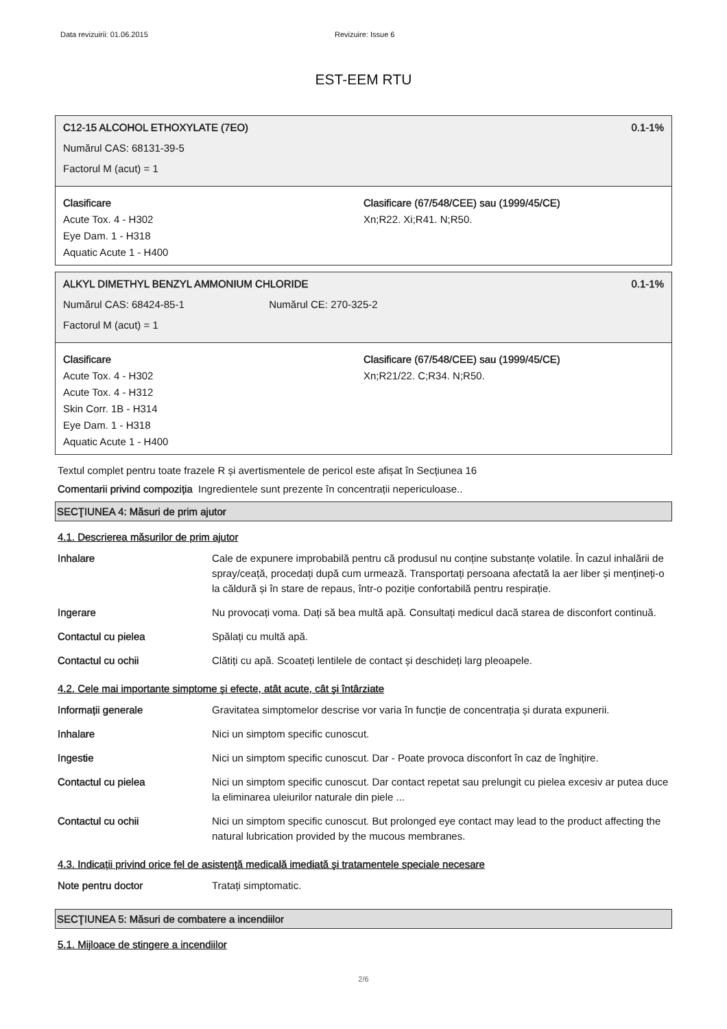Data revizuirii: 01.06.2015 Revizuire: Issue 6
EST-EEM RTU
C12-15 ALCOHOL ETHOXYLATE (7EO) 0.1-1%
Numărul CAS: 68131-39-5
Factorul M (acut) = 1
Clasificare
Acute Tox. 4 - H302
Eye Dam. 1 - H318
Aquatic Acute 1 - H400
Clasificare (67/548/CEE) sau (1999/45/CE)
Xn;R22. Xi;R41. N;R50.
ALKYL DIMETHYL BENZYL AMMONIUM CHLORIDE 0.1-1%
Numărul CAS: 68424-85-1 Numărul CE: 270-325-2
Factorul M (acut) = 1
Clasificare
Acute Tox. 4 - H302
Acute Tox. 4 - H312
Skin Corr. 1B - H314
Eye Dam. 1 - H318
Aquatic Acute 1 - H400
Clasificare (67/548/CEE) sau (1999/45/CE)
Xn;R21/22. C;R34. N;R50.
Textul complet pentru toate frazele R și avertismentele de pericol este afișat în Secțiunea 16
Comentarii privind compoziția Ingredientele sunt prezente în concentrații nepericuloase..
SECŢIUNEA 4: Măsuri de prim ajutor
4.1. Descrierea măsurilor de prim ajutor
| Inhalare | Cale de expunere improbabilă pentru că produsul nu conține substanțe volatile. În cazul inhalării de spray/ceață, procedați după cum urmează. Transportați persoana afectată la aer liber și mențineți-o la căldură și în stare de repaus, într-o poziție confortabilă pentru respirație. |
| Ingerare | Nu provocați voma. Dați să bea multă apă. Consultați medicul dacă starea de disconfort continuă. |
| Contactul cu pielea | Spălați cu multă apă. |
| Contactul cu ochii | Clătiți cu apă. Scoateți lentilele de contact și deschideți larg pleoapele. |
4.2. Cele mai importante simptome şi efecte, atât acute, cât şi întârziate
| Informații generale | Gravitatea simptomelor descrise vor varia în funcție de concentrația și durata expunerii. |
| Inhalare | Nici un simptom specific cunoscut. |
| Ingestie | Nici un simptom specific cunoscut. Dar - Poate provoca disconfort în caz de înghițire. |
| Contactul cu pielea | Nici un simptom specific cunoscut. Dar contact repetat sau prelungit cu pielea excesiv ar putea duce la eliminarea uleiurilor naturale din piele ... |
| Contactul cu ochii | Nici un simptom specific cunoscut. But prolonged eye contact may lead to the product affecting the natural lubrication provided by the mucous membranes. |
4.3. Indicații privind orice fel de asistenţă medicală imediată şi tratamentele speciale necesare
| Note pentru doctor | Tratați simptomatic. |
SECŢIUNEA 5: Măsuri de combatere a incendiilor
5.1. Mijloace de stingere a incendiilor
2/6